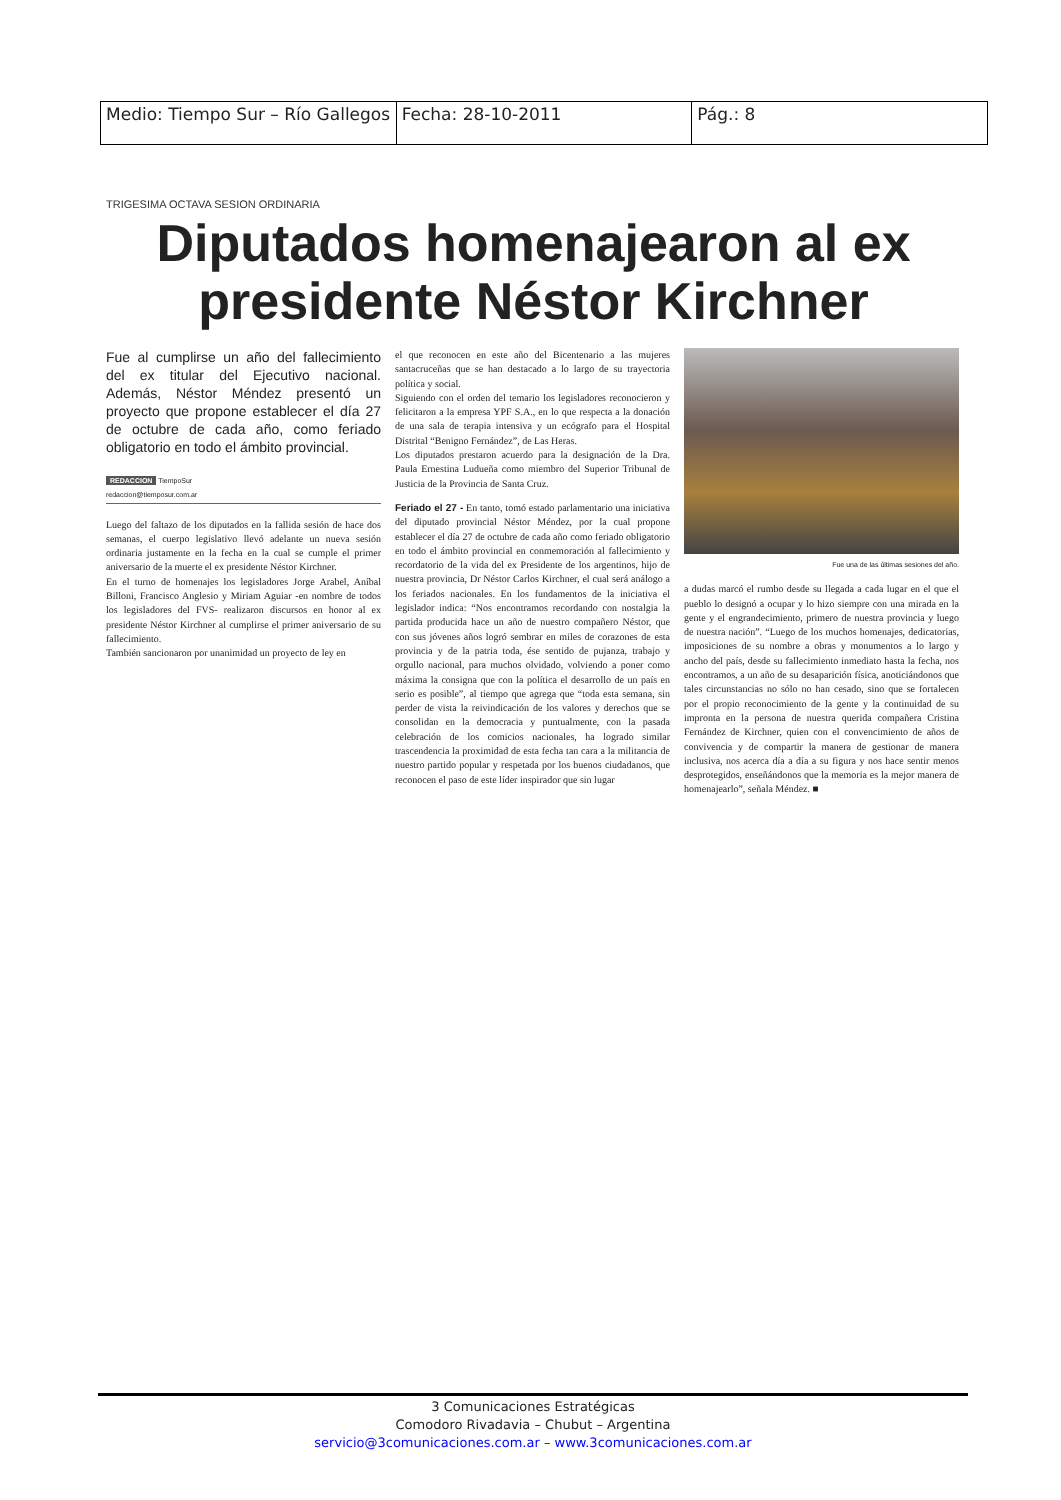| Medio: Tiempo Sur – Río Gallegos | Fecha: 28-10-2011 | Pág.: 8 |
TRIGESIMA OCTAVA SESION ORDINARIA
Diputados homenajearon al ex presidente Néstor Kirchner
Fue al cumplirse un año del fallecimiento del ex titular del Ejecutivo nacional. Además, Néstor Méndez presentó un proyecto que propone establecer el día 27 de octubre de cada año, como feriado obligatorio en todo el ámbito provincial.
REDACCION TiempoSur
redaccion@tiemposur.com.ar
Luego del faltazo de los diputados en la fallida sesión de hace dos semanas, el cuerpo legislativo llevó adelante un nueva sesión ordinaria justamente en la fecha en la cual se cumple el primer aniversario de la muerte el ex presidente Néstor Kirchner.
En el turno de homenajes los legisladores Jorge Arabel, Aníbal Billoni, Francisco Anglesio y Miriam Aguiar -en nombre de todos los legisladores del FVS- realizaron discursos en honor al ex presidente Néstor Kirchner al cumplirse el primer aniversario de su fallecimiento.
También sancionaron por unanimidad un proyecto de ley en
el que reconocen en este año del Bicentenario a las mujeres santacruceñas que se han destacado a lo largo de su trayectoria política y social.
Siguiendo con el orden del temario los legisladores reconocieron y felicitaron a la empresa YPF S.A., en lo que respecta a la donación de una sala de terapia intensiva y un ecógrafo para el Hospital Distrital “Benigno Fernández”, de Las Heras.
Los diputados prestaron acuerdo para la designación de la Dra. Paula Ernestina Ludueña como miembro del Superior Tribunal de Justicia de la Provincia de Santa Cruz.
Feriado el 27 - En tanto, tomó estado parlamentario una iniciativa del diputado provincial Néstor Méndez, por la cual propone establecer el día 27 de octubre de cada año como feriado obligatorio en todo el ámbito provincial en conmemoración al fallecimiento y recordatorio de la vida del ex Presidente de los argentinos, hijo de nuestra provincia, Dr Néstor Carlos Kirchner, el cual será análogo a los feriados nacionales. En los fundamentos de la iniciativa el legislador indica: “Nos encontramos recordando con nostalgia la partida producida hace un año de nuestro compañero Néstor, que con sus jóvenes años logró sembrar en miles de corazones de esta provincia y de la patria toda, ése sentido de pujanza, trabajo y orgullo nacional, para muchos olvidado, volviendo a poner como máxima la consigna que con la política el desarrollo de un país en serio es posible”, al tiempo que agrega que “toda esta semana, sin perder de vista la reivindicación de los valores y derechos que se consolidan en la democracia y puntualmente, con la pasada celebración de los comicios nacionales, ha logrado similar trascendencia la proximidad de esta fecha tan cara a la militancia de nuestro partido popular y respetada por los buenos ciudadanos, que reconocen el paso de este líder inspirador que sin lugar
Fue una de las últimas sesiones del año.
a dudas marcó el rumbo desde su llegada a cada lugar en el que el pueblo lo designó a ocupar y lo hizo siempre con una mirada en la gente y el engrandecimiento, primero de nuestra provincia y luego de nuestra nación”. “Luego de los muchos homenajes, dedicatorias, imposiciones de su nombre a obras y monumentos a lo largo y ancho del país, desde su fallecimiento inmediato hasta la fecha, nos encontramos, a un año de su desaparición física, anoticiándonos que tales circunstancias no sólo no han cesado, sino que se fortalecen por el propio reconocimiento de la gente y la continuidad de su impronta en la persona de nuestra querida compañera Cristina Fernández de Kirchner, quien con el convencimiento de años de convivencia y de compartir la manera de gestionar de manera inclusiva, nos acerca día a día a su figura y nos hace sentir menos desprotegidos, enseñándonos que la memoria es la mejor manera de homenajearlo”, señala Méndez. ■
3 Comunicaciones Estratégicas
Comodoro Rivadavia – Chubut – Argentina
servicio@3comunicaciones.com.ar – www.3comunicaciones.com.ar